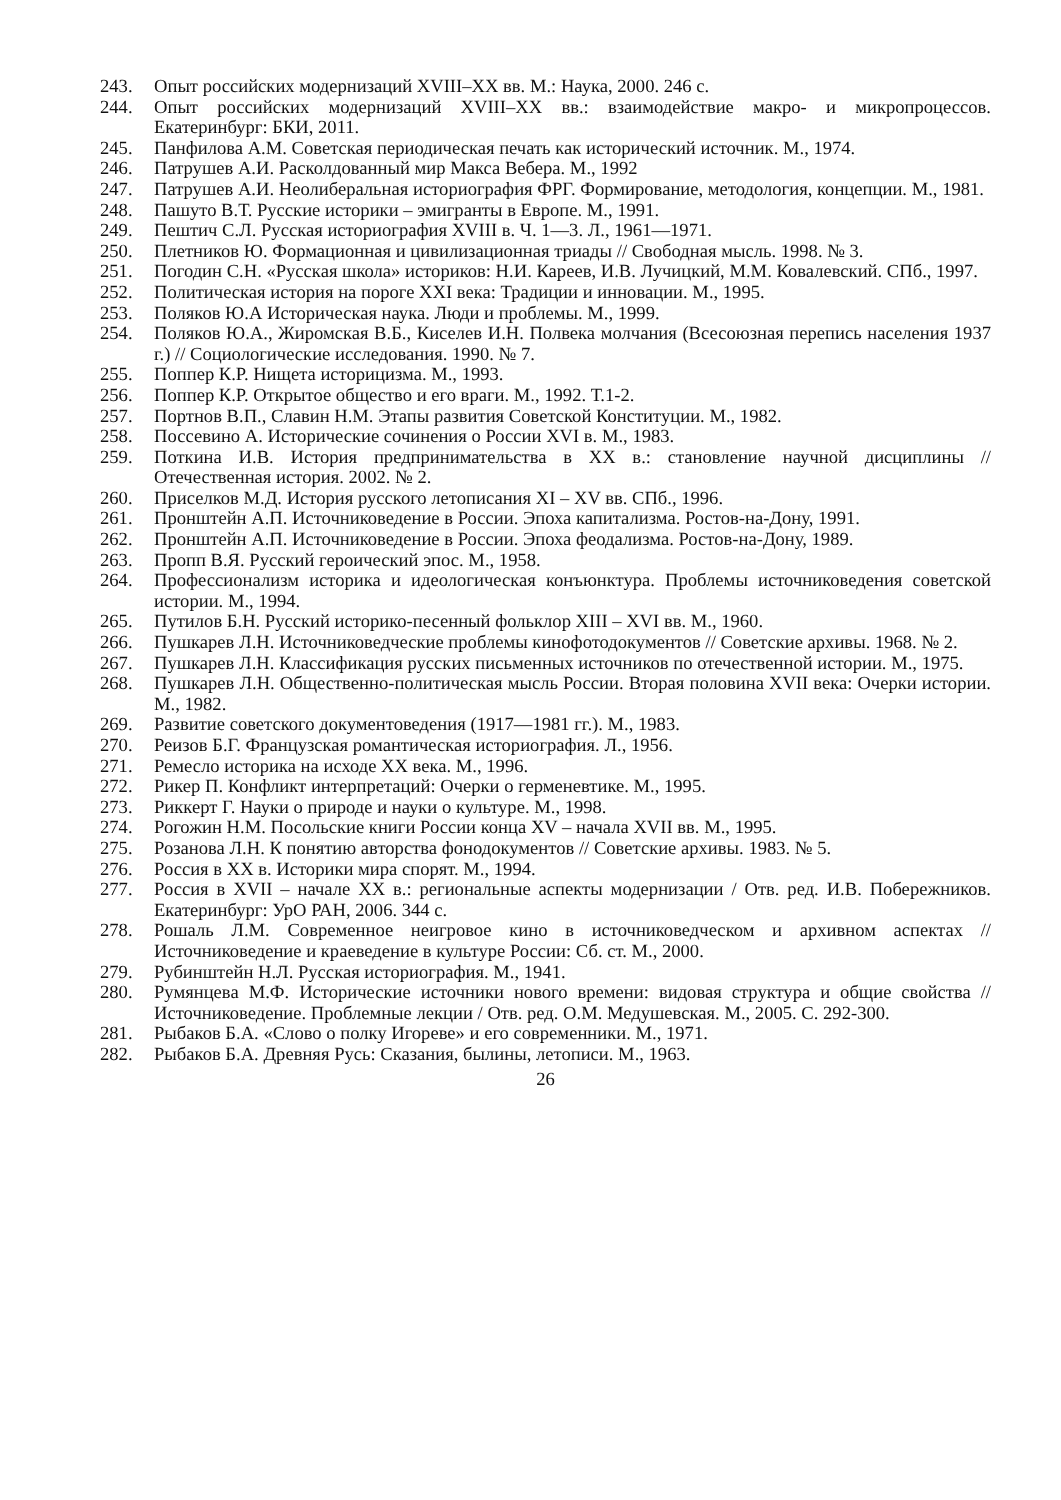243. Опыт российских модернизаций XVIII–XX вв. М.: Наука, 2000. 246 с.
244. Опыт российских модернизаций XVIII–XX вв.: взаимодействие макро- и микропроцессов. Екатеринбург: БКИ, 2011.
245. Панфилова А.М. Советская периодическая печать как исторический источник. М., 1974.
246. Патрушев А.И. Расколдованный мир Макса Вебера. М., 1992
247. Патрушев А.И. Неолиберальная историография ФРГ. Формирование, методология, концепции. М., 1981.
248. Пашуто В.Т. Русские историки – эмигранты в Европе. М., 1991.
249. Пештич С.Л. Русская историография XVIII в. Ч. 1—3. Л., 1961—1971.
250. Плетников Ю. Формационная и цивилизационная триады // Свободная мысль. 1998. № 3.
251. Погодин С.Н. «Русская школа» историков: Н.И. Кареев, И.В. Лучицкий, М.М. Ковалевский. СПб., 1997.
252. Политическая история на пороге XXI века: Традиции и инновации. М., 1995.
253. Поляков Ю.А Историческая наука. Люди и проблемы. М., 1999.
254. Поляков Ю.А., Жиромская В.Б., Киселев И.Н. Полвека молчания (Всесоюзная перепись населения 1937 г.) // Социологические исследования. 1990. № 7.
255. Поппер К.Р. Нищета историцизма. М., 1993.
256. Поппер К.Р. Открытое общество и его враги. М., 1992. Т.1-2.
257. Портнов В.П., Славин Н.М. Этапы развития Советской Конституции. М., 1982.
258. Поссевино А. Исторические сочинения о России XVI в. М., 1983.
259. Поткина И.В. История предпринимательства в XX в.: становление научной дисциплины // Отечественная история. 2002. № 2.
260. Приселков М.Д. История русского летописания XI – XV вв. СПб., 1996.
261. Пронштейн А.П. Источниковедение в России. Эпоха капитализма. Ростов-на-Дону, 1991.
262. Пронштейн А.П. Источниковедение в России. Эпоха феодализма. Ростов-на-Дону, 1989.
263. Пропп В.Я. Русский героический эпос. М., 1958.
264. Профессионализм историка и идеологическая конъюнктура. Проблемы источниковедения советской истории. М., 1994.
265. Путилов Б.Н. Русский историко-песенный фольклор XIII – XVI вв. М., 1960.
266. Пушкарев Л.Н. Источниковедческие проблемы кинофотодокументов // Советские архивы. 1968. № 2.
267. Пушкарев Л.Н. Классификация русских письменных источников по отечественной истории. М., 1975.
268. Пушкарев Л.Н. Общественно-политическая мысль России. Вторая половина XVII века: Очерки истории. М., 1982.
269. Развитие советского документоведения (1917—1981 гг.). М., 1983.
270. Реизов Б.Г. Французская романтическая историография. Л., 1956.
271. Ремесло историка на исходе XX века. М., 1996.
272. Рикер П. Конфликт интерпретаций: Очерки о герменевтике. М., 1995.
273. Риккерт Г. Науки о природе и науки о культуре. М., 1998.
274. Рогожин Н.М. Посольские книги России конца XV – начала XVII вв. М., 1995.
275. Розанова Л.Н. К понятию авторства фонодокументов // Советские архивы. 1983. № 5.
276. Россия в XX в. Историки мира спорят. М., 1994.
277. Россия в XVII – начале XX в.: региональные аспекты модернизации / Отв. ред. И.В. Побережников. Екатеринбург: УрО РАН, 2006. 344 с.
278. Рошаль Л.М. Современное неигровое кино в источниковедческом и архивном аспектах // Источниковедение и краеведение в культуре России: Сб. ст. М., 2000.
279. Рубинштейн Н.Л. Русская историография. М., 1941.
280. Румянцева М.Ф. Исторические источники нового времени: видовая структура и общие свойства // Источниковедение. Проблемные лекции / Отв. ред. О.М. Медушевская. М., 2005. С. 292-300.
281. Рыбаков Б.А. «Слово о полку Игореве» и его современники. М., 1971.
282. Рыбаков Б.А. Древняя Русь: Сказания, былины, летописи. М., 1963.
26